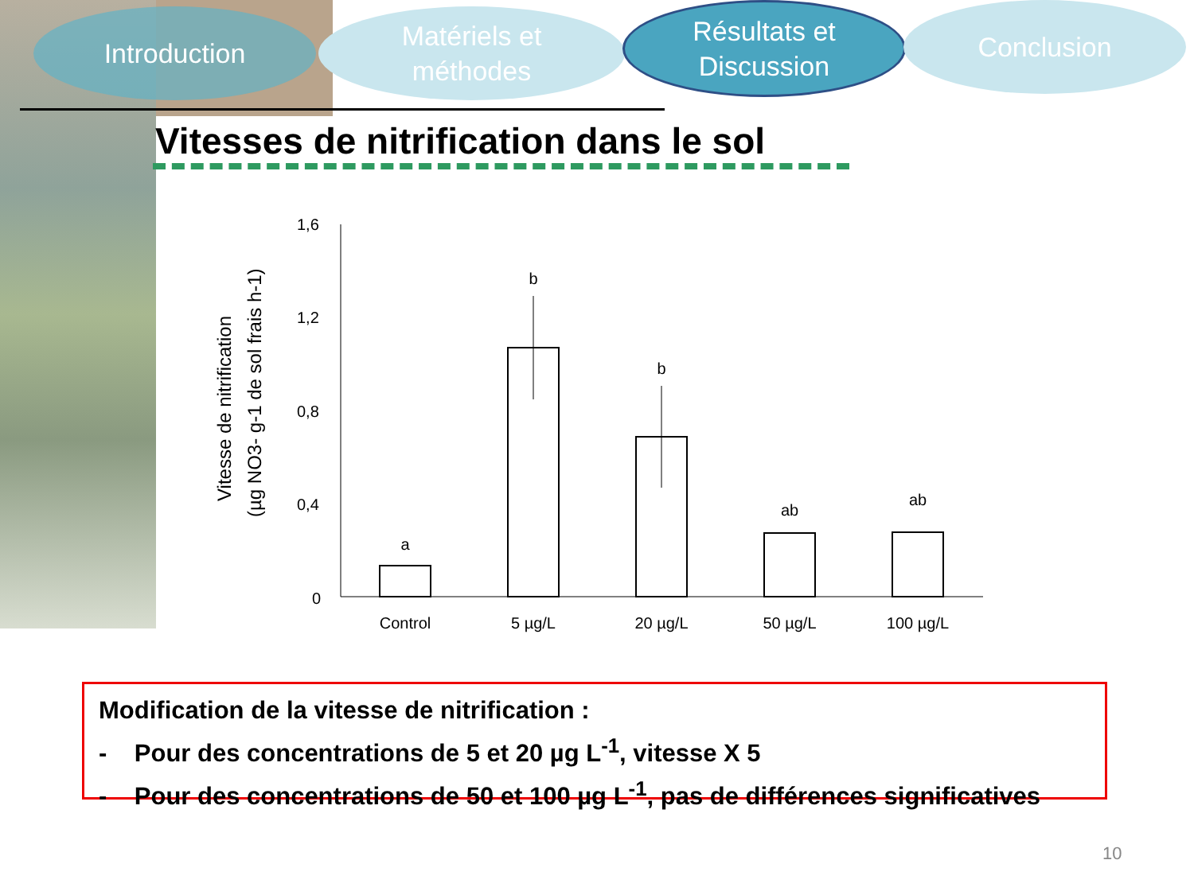Introduction
Matériels et
méthodes
Résultats et
Discussion
Conclusion
Vitesses de nitrification dans le sol
Vitesse de nitrification
(µg NO3- g-1 de sol frais h-1)
1,6
1,2
0,8
0,4
0
a
b
b
ab
ab
Control
5 µg/L
20 µg/L
50 µg/L
100 µg/L
Modification de la vitesse de nitrification :
- Pour des concentrations de 5 et 20 µg L<sup>-1</sup>, vitesse X 5
- Pour des concentrations de 50 et 100 µg L<sup>-1</sup>, pas de différences significatives
10